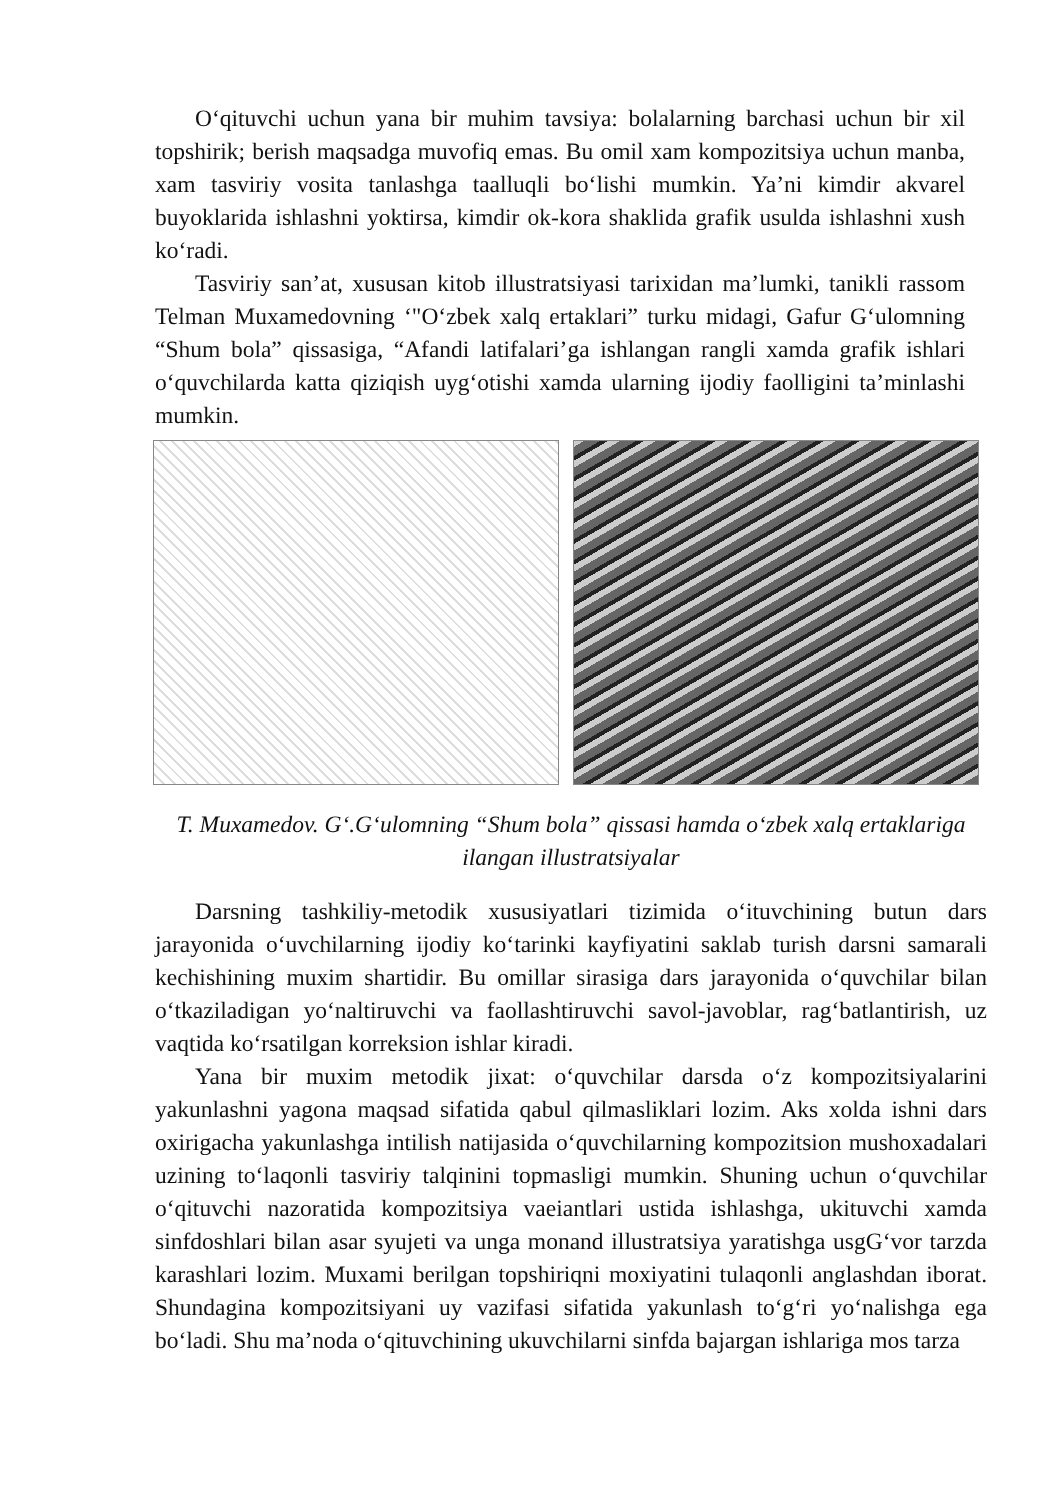O‘qituvchi uchun yana bir muhim tavsiya: bolalarning barchasi uchun bir xil topshirik; berish maqsadga muvofiq emas. Bu omil xam kompozitsiya uchun manba, xam tasviriy vosita tanlashga taalluqli bo‘lishi mumkin. Ya’ni kimdir akvarel buyoklarida ishlashni yoktirsa, kimdir ok-kora shaklida grafik usulda ishlashni xush ko‘radi.
Tasviriy san’at, xususan kitob illustratsiyasi tarixidan ma’lumki, tanikli rassom Telman Muxamedovning ‘"O‘zbek xalq ertaklari” turku midagi, Gafur G‘ulomning “Shum bola” qissasiga, “Afandi latifalari’ga ishlangan rangli xamda grafik ishlari o‘quvchilarda katta qiziqish uyg‘otishi xamda ularning ijodiy faolligini ta’minlashi mumkin.
T. Muxamedov. G‘.G‘ulomning “Shum bola” qissasi hamda o‘zbek xalq ertaklariga ilangan illustratsiyalar
Darsning tashkiliy-metodik xususiyatlari tizimida o‘ituvchining butun dars jarayonida o‘uvchilarning ijodiy ko‘tarinki kayfiyatini saklab turish darsni samarali kechishining muxim shartidir. Bu omillar sirasiga dars jarayonida o‘quvchilar bilan o‘tkaziladigan yo‘naltiruvchi va faollashtiruvchi savol-javoblar, rag‘batlantirish, uz vaqtida ko‘rsatilgan korreksion ishlar kiradi.
Yana bir muxim metodik jixat: o‘quvchilar darsda o‘z kompozitsiyalarini yakunlashni yagona maqsad sifatida qabul qilmasliklari lozim. Aks xolda ishni dars oxirigacha yakunlashga intilish natijasida o‘quvchilarning kompozitsion mushoxadalari uzining to‘laqonli tasviriy talqinini topmasligi mumkin. Shuning uchun o‘quvchilar o‘qituvchi nazoratida kompozitsiya vaeiantlari ustida ishlashga, ukituvchi xamda sinfdoshlari bilan asar syujeti va unga monand illustratsiya yaratishga usgG‘vor tarzda karashlari lozim. Muxami berilgan topshiriqni moxiyatini tulaqonli anglashdan iborat. Shundagina kompozitsiyani uy vazifasi sifatida yakunlash to‘g‘ri yo‘nalishga ega bo‘ladi. Shu ma’noda o‘qituvchining ukuvchilarni sinfda bajargan ishlariga mos tarza